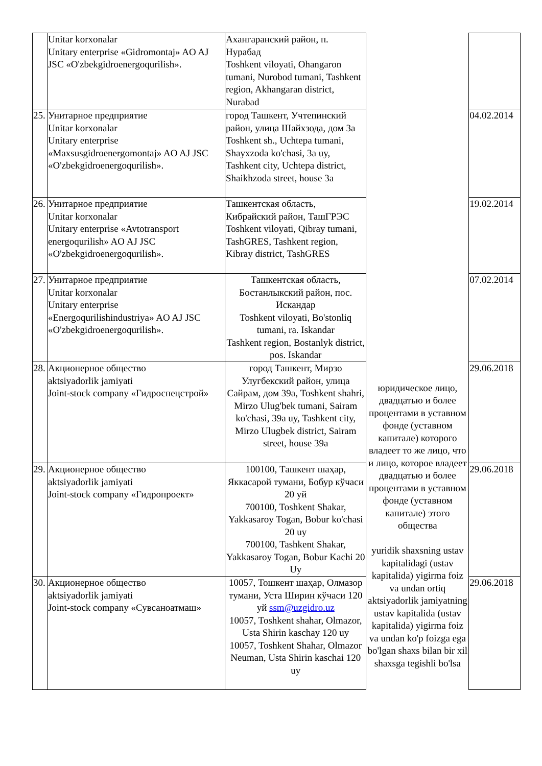| | Unitar korxonalar Unitary enterprise «Gidromontaj» AO AJ JSC «O'zbekgidroenergoqurilish». | Ахангаранский район, п. Нурабад Toshkent viloyati, Ohangaron tumani, Nurobod tumani, Tashkent region, Akhangaran district, Nurabad | | |
| 25. | Унитарное предприятие Unitar korxonalar Unitary enterprise «Maxsusgidroenergomontaj» AO AJ JSC «O'zbekgidroenergoqurilish». | город Ташкент, Учтепинский район, улица Шайхзода, дом 3а Toshkent sh., Uchtepa tumani, Shayxzoda ko'chasi, 3a uy, Tashkent city, Uchtepa district, Shaikhzoda street, house 3a | | 04.02.2014 |
| 26. | Унитарное предприятие Unitar korxonalar Unitary enterprise «Avtotransport energoqurilish» AO AJ JSC «O'zbekgidroenergoqurilish». | Ташкентская область, Кибрайский район, ТашГРЭС Toshkent viloyati, Qibray tumani, TashGRES, Tashkent region, Kibray district, TashGRES | | 19.02.2014 |
| 27. | Унитарное предприятие Unitar korxonalar Unitary enterprise «Energoqurilishindustriya» AO AJ JSC «O'zbekgidroenergoqurilish». | Ташкентская область, Бостанлыкский район, пос. Искандар Toshkent viloyati, Bo'stonliq tumani, ra. Iskandar Tashkent region, Bostanlyk district, pos. Iskandar | | 07.02.2014 |
| 28. | Акционерное общество aktsiyadorlik jamiyati Joint-stock company «Гидроспецстрой» | город Ташкент, Мирзо Улугбекский район, улица Сайрам, дом 39а, Toshkent shahri, Mirzo Ulug'bek tumani, Sairam ko'chasi, 39a uy, Tashkent city, Mirzo Ulugbek district, Sairam street, house 39a | юридическое лицо, двадцатью и более процентами в уставном фонде (уставном капитале) которого владеет то же лицо, что и лицо, которое владеет двадцатью и более процентами в уставном фонде (уставном капитале) этого общества yuridik shaxsning ustav kapitalidagi (ustav kapitalida) yigirma foiz va undan ortiq aktsiyadorlik jamiyatning ustav kapitalida (ustav kapitalida) yigirma foiz va undan ko'p foizga ega bo'lgan shaxs bilan bir xil shaxsga tegishli bo'lsa | 29.06.2018 |
| 29. | Акционерное общество aktsiyadorlik jamiyati Joint-stock company «Гидропроект» | 100100, Ташкент шаҳар, Яккасарой тумани, Бобур кўчаси 20 уй 700100, Toshkent Shakar, Yakkasaroy Togan, Bobur ko'chasi 20 uy 700100, Tashkent Shakar, Yakkasaroy Togan, Bobur Kachi 20 Uy | | 29.06.2018 |
| 30. | Акционерное общество aktsiyadorlik jamiyati Joint-stock company «Сувсаноатмаш» | 10057, Тошкент шаҳар, Олмазор тумани, Уста Ширин кўчаси 120 уй ssm@uzgidro.uz 10057, Toshkent shahar, Olmazor, Usta Shirin kaschay 120 uy 10057, Toshkent Shahar, Olmazor Neuman, Usta Shirin kaschai 120 uy | | 29.06.2018 |